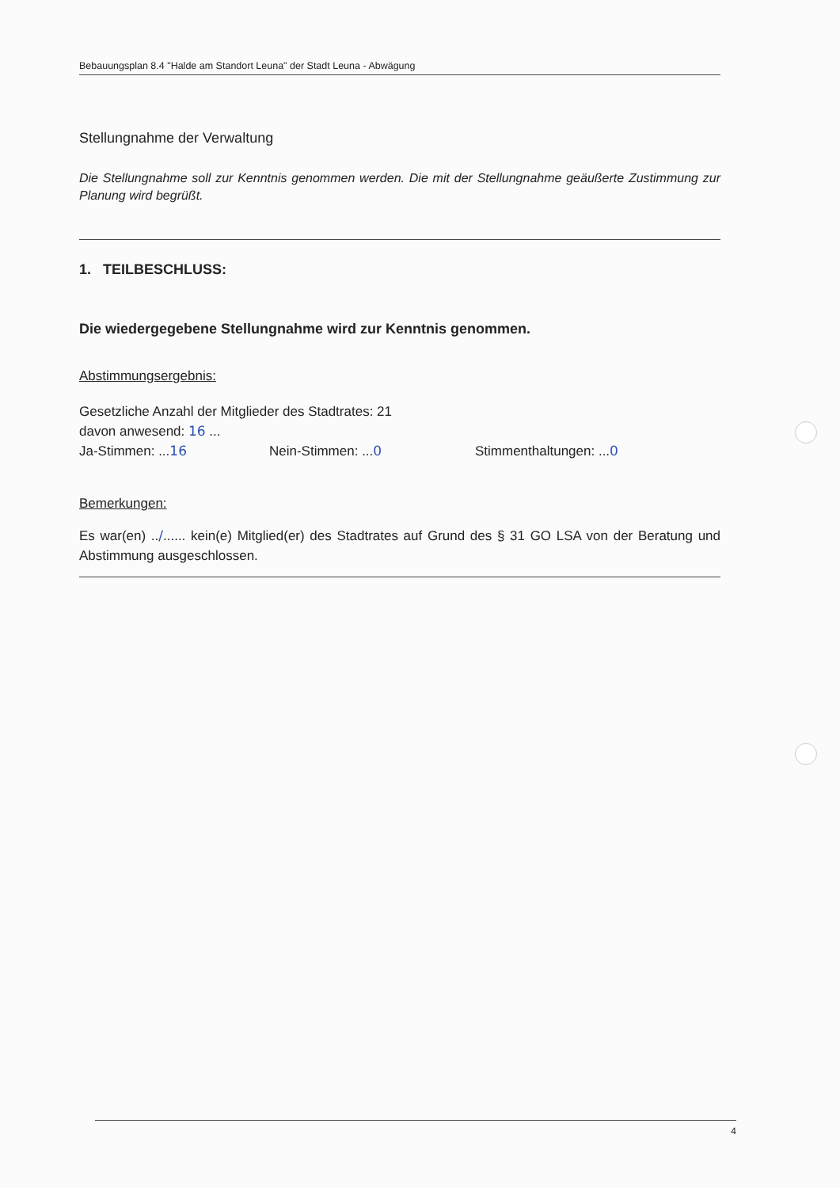Bebauungsplan 8.4 "Halde am Standort Leuna" der Stadt Leuna - Abwägung
Stellungnahme der Verwaltung
Die Stellungnahme soll zur Kenntnis genommen werden. Die mit der Stellungnahme geäußerte Zustimmung zur Planung wird begrüßt.
1. TEILBESCHLUSS:
Die wiedergegebene Stellungnahme wird zur Kenntnis genommen.
Abstimmungsergebnis:
Gesetzliche Anzahl der Mitglieder des Stadtrates: 21
davon anwesend: 16 ...
Ja-Stimmen: ...16 Nein-Stimmen: ...0 Stimmenthaltungen: ...0
Bemerkungen:
Es war(en) ../...... kein(e) Mitglied(er) des Stadtrates auf Grund des § 31 GO LSA von der Beratung und Abstimmung ausgeschlossen.
4